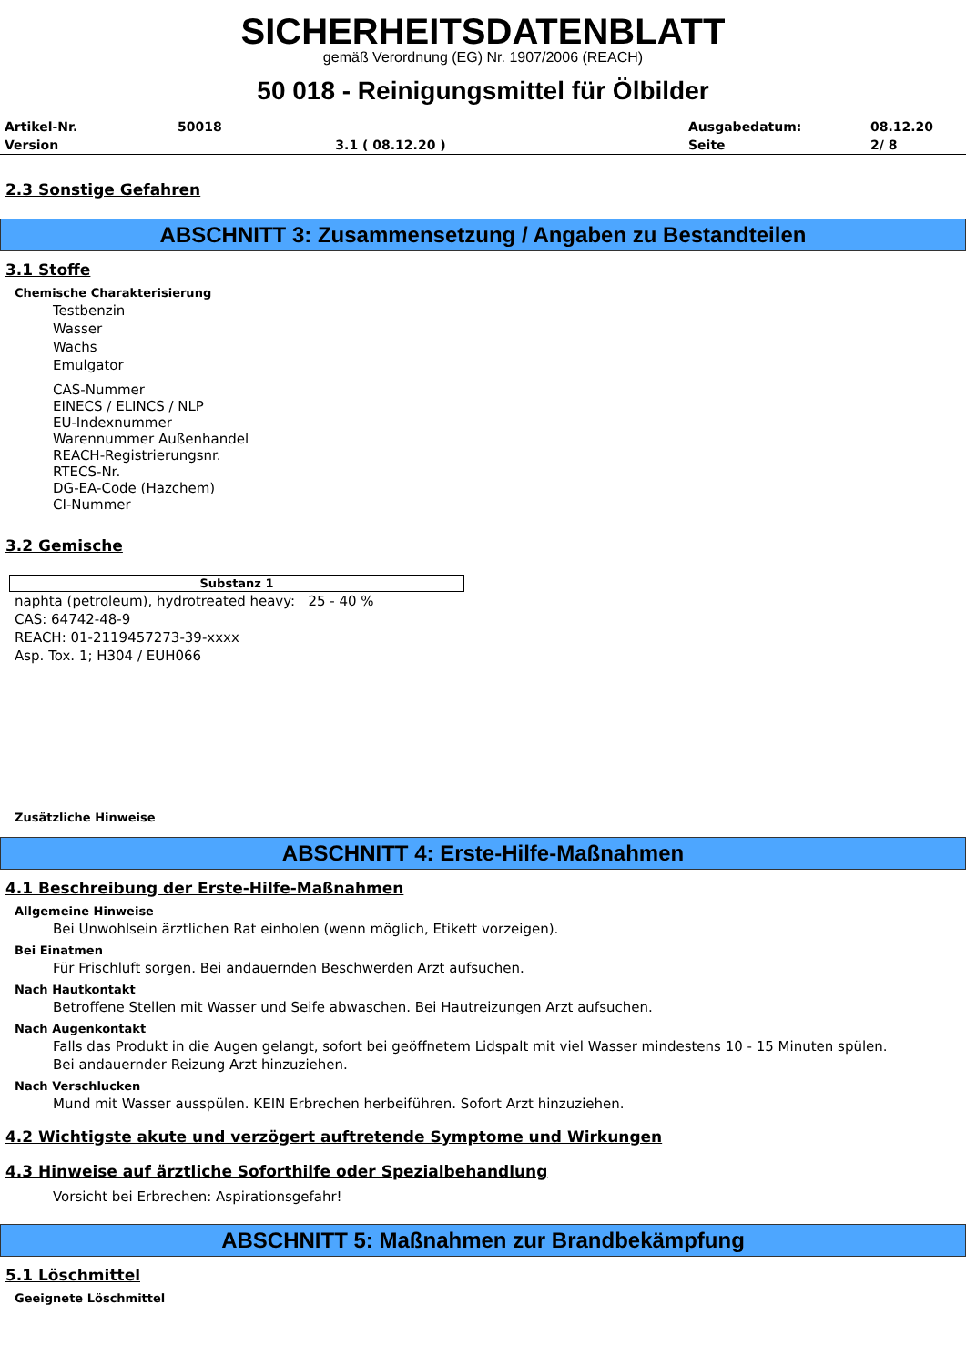SICHERHEITSDATENBLATT
gemäß Verordnung (EG) Nr. 1907/2006 (REACH)
50 018 - Reinigungsmittel für Ölbilder
| Artikel-Nr. | 50018 | | Ausgabedatum: | 08.12.20 |
| Version | | 3.1 ( 08.12.20 ) | Seite | 2/ 8 |
2.3 Sonstige Gefahren
ABSCHNITT 3: Zusammensetzung / Angaben zu Bestandteilen
3.1 Stoffe
Chemische Charakterisierung
Testbenzin
Wasser
Wachs
Emulgator
CAS-Nummer
EINECS / ELINCS / NLP
EU-Indexnummer
Warennummer Außenhandel
REACH-Registrierungsnr.
RTECS-Nr.
DG-EA-Code (Hazchem)
CI-Nummer
3.2 Gemische
| Substanz 1 |
| --- |
naphta (petroleum), hydrotreated heavy: 25 - 40 %
CAS: 64742-48-9
REACH: 01-2119457273-39-xxxx
Asp. Tox. 1; H304 / EUH066
Zusätzliche Hinweise
ABSCHNITT 4: Erste-Hilfe-Maßnahmen
4.1 Beschreibung der Erste-Hilfe-Maßnahmen
Allgemeine Hinweise
Bei Unwohlsein ärztlichen Rat einholen (wenn möglich, Etikett vorzeigen).
Bei Einatmen
Für Frischluft sorgen. Bei andauernden Beschwerden Arzt aufsuchen.
Nach Hautkontakt
Betroffene Stellen mit Wasser und Seife abwaschen. Bei Hautreizungen Arzt aufsuchen.
Nach Augenkontakt
Falls das Produkt in die Augen gelangt, sofort bei geöffnetem Lidspalt mit viel Wasser mindestens 10 - 15 Minuten spülen. Bei andauernder Reizung Arzt hinzuziehen.
Nach Verschlucken
Mund mit Wasser ausspülen. KEIN Erbrechen herbeiführen. Sofort Arzt hinzuziehen.
4.2 Wichtigste akute und verzögert auftretende Symptome und Wirkungen
4.3 Hinweise auf ärztliche Soforthilfe oder Spezialbehandlung
Vorsicht bei Erbrechen: Aspirationsgefahr!
ABSCHNITT 5: Maßnahmen zur Brandbekämpfung
5.1 Löschmittel
Geeignete Löschmittel